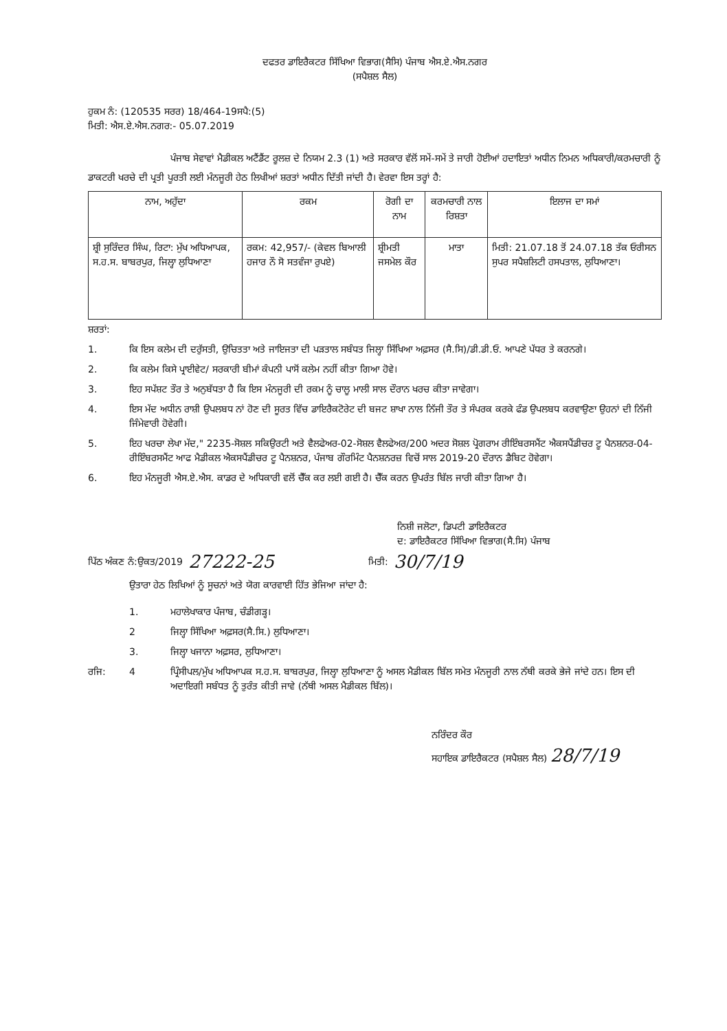ਦਫਤਰ ਡਾਇਰੈਕਟਰ ਸਿੱਖਿਆ ਵਿਭਾਗ(ਸੈਸਿ) ਪੰਜਾਬ ਐਸ.ਏ.ਐਸ.ਨਗਰ
(ਸਪੈਸ਼ਲ ਸੈਲ)
ਹੁਕਮ ਨੰ: (120535 ਸਰਰ) 18/464-19ਸਪੈ:(5)
ਮਿਤੀ: ਐਸ.ਏ.ਐਸ.ਨਗਰ:- 05.07.2019
ਪੰਜਾਬ ਸੇਵਾਵਾਂ ਮੈਡੀਕਲ ਅਟੈਂਡੈਂਟ ਰੂਲਜ਼ ਦੇ ਨਿਯਮ 2.3 (1) ਅਤੇ ਸਰਕਾਰ ਵੱਲੋਂ ਸਮੇਂ-ਸਮੇਂ ਤੇ ਜਾਰੀ ਹੋਈਆਂ ਹਦਾਇਤਾਂ ਅਧੀਨ ਨਿਮਨ ਅਧਿਕਾਰੀ/ਕਰਮਚਾਰੀ ਨੂੰ ਡਾਕਟਰੀ ਖਰਚੇ ਦੀ ਪ੍ਰਤੀ ਪੂਰਤੀ ਲਈ ਮੰਨਜੂਰੀ ਹੇਠ ਲਿਖੀਆਂ ਸ਼ਰਤਾਂ ਅਧੀਨ ਦਿੱਤੀ ਜਾਂਦੀ ਹੈ। ਵੇਰਵਾ ਇਸ ਤਰ੍ਹਾਂ ਹੈ:
| ਨਾਮ, ਅਹੁੱਦਾ | ਰਕਮ | ਰੋਗੀ ਦਾ ਨਾਮ | ਕਰਮਚਾਰੀ ਨਾਲ ਰਿਸ਼ਤਾ | ਇਲਾਜ ਦਾ ਸਮਾਂ |
| --- | --- | --- | --- | --- |
| ਸ਼੍ਰੀ ਸੁਰਿੰਦਰ ਸਿੰਘ, ਰਿਟਾ: ਮੁੱਖ ਅਧਿਆਪਕ, ਸ.ਹ.ਸ. ਬਾਬਰਪੁਰ, ਜਿਲ੍ਹਾ ਲੁਧਿਆਣਾ | ਰਕਮ: 42,957/- (ਕੇਵਲ ਬਿਆਲੀ ਹਜਾਰ ਨੌ ਸੋ ਸਤਵੰਜਾ ਰੁਪਏ) | ਸ਼੍ਰੀਮਤੀ ਜਸਮੇਲ ਕੌਰ | ਮਾਤਾ | ਮਿਤੀ: 21.07.18 ਤੋਂ 24.07.18 ਤੱਕ ਓਰੀਸਨ ਸੁਪਰ ਸਪੈਸ਼ਲਿਟੀ ਹਸਪਤਾਲ, ਲੁਧਿਆਣਾ। |
ਸ਼ਰਤਾਂ:
1. ਕਿ ਇਸ ਕਲੇਮ ਦੀ ਦਰੁੱਸਤੀ, ਉਚਿਤਤਾ ਅਤੇ ਜਾਇਜਤਾ ਦੀ ਪੜਤਾਲ ਸਬੰਧਤ ਜਿਲ੍ਹਾ ਸਿੱਖਿਆ ਅਫ਼ਸਰ (ਸੈ.ਸਿ)/ਡੀ.ਡੀ.ਓ. ਆਪਣੇ ਪੱਧਰ ਤੇ ਕਰਨਗੇ।
2. ਕਿ ਕਲੇਮ ਕਿਸੇ ਪ੍ਰਾਈਵੇਟ/ ਸਰਕਾਰੀ ਬੀਮਾਂ ਕੰਪਨੀ ਪਾਸੋਂ ਕਲੇਮ ਨਹੀਂ ਕੀਤਾ ਗਿਆ ਹੋਵੇ।
3. ਇਹ ਸਪੱਸ਼ਟ ਤੌਰ ਤੇ ਅਨੁਬੱਧਤਾ ਹੈ ਕਿ ਇਸ ਮੰਨਜੂਰੀ ਦੀ ਰਕਮ ਨੂੰ ਚਾਲੂ ਮਾਲੀ ਸਾਲ ਦੌਰਾਨ ਖਰਚ ਕੀਤਾ ਜਾਵੇਗਾ।
4. ਇਸ ਮੱਦ ਅਧੀਨ ਰਾਸ਼ੀ ਉਪਲਬਧ ਨਾਂ ਹੋਣ ਦੀ ਸੂਰਤ ਵਿੱਚ ਡਾਇਰੈਕਟੋਰੇਟ ਦੀ ਬਜਟ ਸ਼ਾਖਾ ਨਾਲ ਨਿੱਜੀ ਤੌਰ ਤੇ ਸੰਪਰਕ ਕਰਕੇ ਫੰਡ ਉਪਲਬਧ ਕਰਵਾਉਣਾ ਉਹਨਾਂ ਦੀ ਨਿੱਜੀ ਜਿੰਮੇਵਾਰੀ ਹੋਵੇਗੀ।
5. ਇਹ ਖਰਚਾ ਲੇਖਾ ਮੱਦ," 2235-ਸੋਸ਼ਲ ਸਕਿਉਰਟੀ ਅਤੇ ਵੈਲਫੇਅਰ-02-ਸੋਸ਼ਲ ਵੈਲਫੇਅਰ/200 ਅਦਰ ਸੋਸ਼ਲ ਪ੍ਰੋਗਰਾਮ ਰੀਇੰਬਰਸਮੈਂਟ ਐਕਸਪੈਂਡੀਚਰ ਟੂ ਪੈਨਸ਼ਨਰ-04-ਰੀਇੰਬਰਸਮੈਂਟ ਆਫ ਮੈਡੀਕਲ ਐਕਸਪੈਂਡੀਚਰ ਟੂ ਪੈਨਸ਼ਨਰ, ਪੰਜਾਬ ਗੌਰਮਿੰਟ ਪੈਨਸ਼ਨਰਜ਼ ਵਿਚੋਂ ਸਾਲ 2019-20 ਦੌਰਾਨ ਡੈਬਿਟ ਹੋਵੇਗਾ।
6. ਇਹ ਮੰਨਜੂਰੀ ਐਸ.ਏ.ਐਸ. ਕਾਡਰ ਦੇ ਅਧਿਕਾਰੀ ਵਲੋਂ ਚੈੱਕ ਕਰ ਲਈ ਗਈ ਹੈ। ਚੈੱਕ ਕਰਨ ਉਪਰੰਤ ਬਿੱਲ ਜਾਰੀ ਕੀਤਾ ਗਿਆ ਹੈ।
ਨਿਸ਼ੀ ਜਲੋਟਾ, ਡਿਪਟੀ ਡਾਇਰੈਕਟਰ
ਦ: ਡਾਇਰੈਕਟਰ ਸਿੱਖਿਆ ਵਿਭਾਗ(ਸੈ.ਸਿ) ਪੰਜਾਬ
ਪਿੱਠ ਅੰਕਣ ਨੰ:ਉਕਤ/2019 27222-25 ਮਿਤੀ: 30/7/19
ਉਤਾਰਾ ਹੇਠ ਲਿਖਿਆਂ ਨੂੰ ਸੂਚਨਾਂ ਅਤੇ ਯੋਗ ਕਾਰਵਾਈ ਹਿੱਤ ਭੇਜਿਆ ਜਾਂਦਾ ਹੈ:
1. ਮਹਾਲੇਖਾਕਾਰ ਪੰਜਾਬ, ਚੰਡੀਗੜ੍ਹ।
2 ਜਿਲ੍ਹਾ ਸਿੱਖਿਆ ਅਫ਼ਸਰ(ਸੈ.ਸਿ.) ਲੁਧਿਆਣਾ।
3. ਜਿਲ੍ਹਾ ਖਜਾਨਾ ਅਫ਼ਸਰ, ਲੁਧਿਆਣਾ।
ਰਜਿ: 4 ਪ੍ਰਿੰਸੀਪਲ/ਮੁੱਖ ਅਧਿਆਪਕ ਸ.ਹ.ਸ. ਬਾਬਰਪੁਰ, ਜਿਲ੍ਹਾ ਲੁਧਿਆਣਾ ਨੂੰ ਅਸਲ ਮੈਡੀਕਲ ਬਿੱਲ ਸਮੇਤ ਮੰਨਜੂਰੀ ਨਾਲ ਨੱਥੀ ਕਰਕੇ ਭੇਜੇ ਜਾਂਦੇ ਹਨ। ਇਸ ਦੀ ਅਦਾਇਗੀ ਸਬੰਧਤ ਨੂੰ ਤੁਰੰਤ ਕੀਤੀ ਜਾਵੇ (ਨੱਥੀ ਅਸਲ ਮੈਡੀਕਲ ਬਿੱਲ)।
ਨਰਿੰਦਰ ਕੌਰ
ਸਹਾਇਕ ਡਾਇਰੈਕਟਰ (ਸਪੈਸ਼ਲ ਸੈਲ) 28/7/19